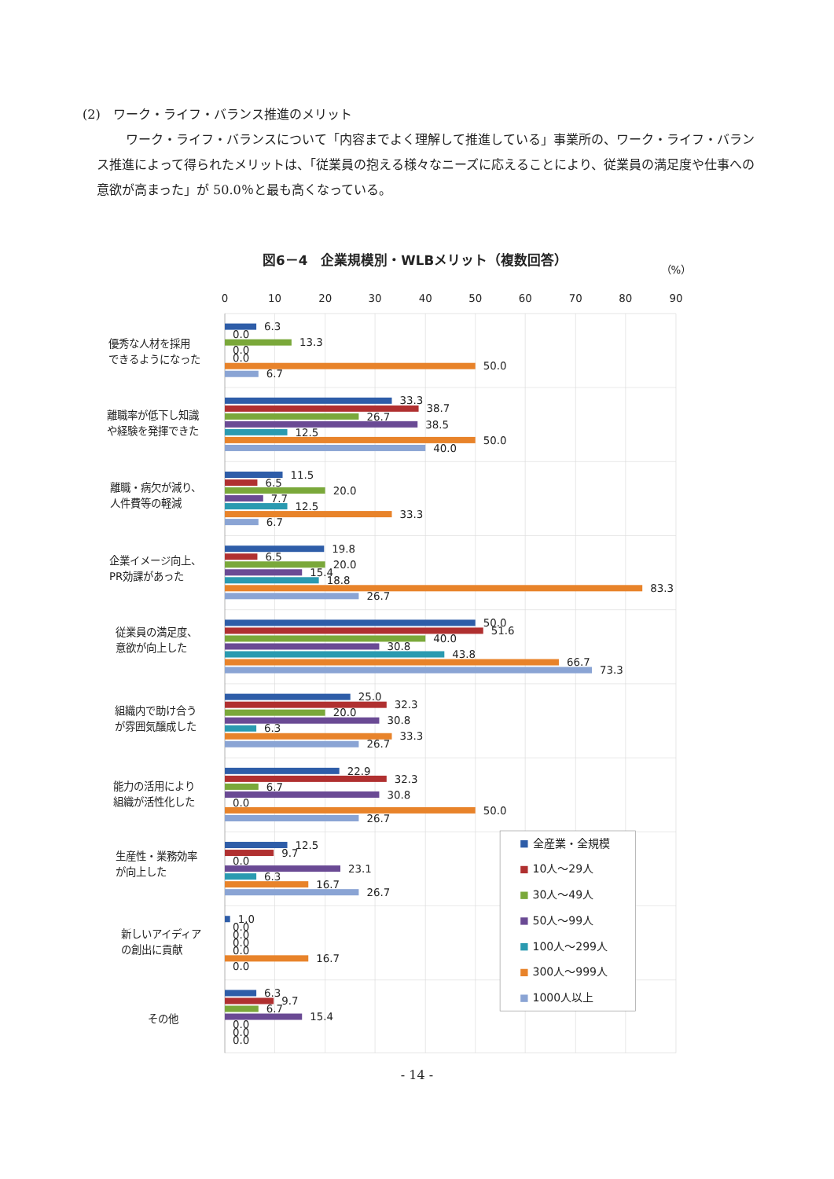(2)　ワーク・ライフ・バランス推進のメリット
ワーク・ライフ・バランスについて「内容までよく理解して推進している」事業所の、ワーク・ライフ・バランス推進によって得られたメリットは、「従業員の抱える様々なニーズに応えることにより、従業員の満足度や仕事への意欲が高まった」が 50.0％と最も高くなっている。
図6－4　企業規模別・WLBメリット（複数回答）
（%）
0
10
20
30
40
50
60
70
80
90
優秀な人材を採用
できるようになった
離職率が低下し知識
や経験を発揮できた
離職・病欠が減り、
人件費等の軽減
企業イメージ向上、
PR効課があった
従業員の満足度、
意欲が向上した
組織内で助け合う
が雰囲気醸成した
能力の活用により
組織が活性化した
生産性・業務効率
が向上した
新しいアイディア
の創出に貢献
その他
6.3
0.0
13.3
0.0
0.0
50.0
6.7
33.3
38.7
26.7
38.5
12.5
50.0
40.0
11.5
6.5
20.0
7.7
12.5
33.3
6.7
19.8
6.5
20.0
15.4
18.8
83.3
26.7
50.0
51.6
40.0
30.8
43.8
66.7
73.3
25.0
32.3
20.0
30.8
6.3
33.3
26.7
22.9
32.3
6.7
30.8
0.0
50.0
26.7
12.5
9.7
0.0
23.1
6.3
16.7
26.7
1.0
0.0
0.0
0.0
0.0
16.7
0.0
6.3
9.7
6.7
15.4
0.0
0.0
0.0
全産業・全規模
10人～29人
30人～49人
50人～99人
100人～299人
300人～999人
1000人以上
- 14 -